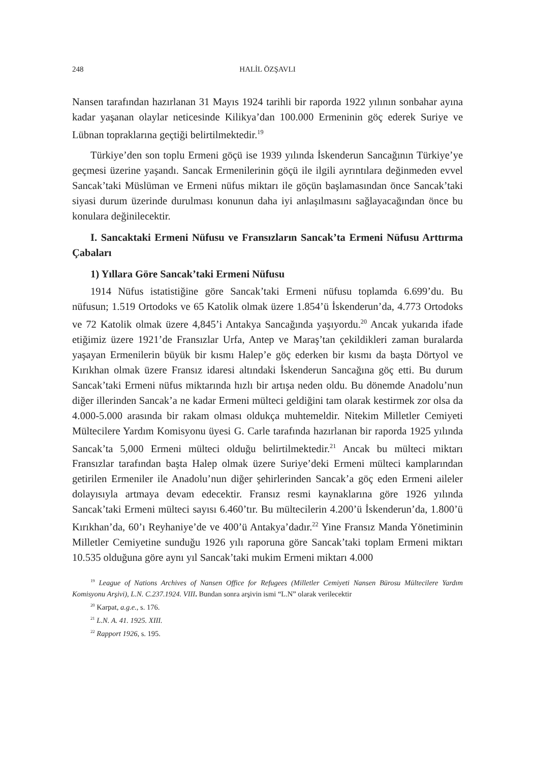248 HALİL ÖZŞAVLI
Nansen tarafından hazırlanan 31 Mayıs 1924 tarihli bir raporda 1922 yılının sonbahar ayına kadar yaşanan olaylar neticesinde Kilikya’dan 100.000 Ermeninin göç ederek Suriye ve Lübnan topraklarına geçtiği belirtilmektedir.<sup>19</sup>
Türkiye’den son toplu Ermeni göçü ise 1939 yılında İskenderun Sancağının Türkiye’ye geçmesi üzerine yaşandı. Sancak Ermenilerinin göçü ile ilgili ayrıntılara değinmeden evvel Sancak’taki Müslüman ve Ermeni nüfus miktarı ile göçün başlamasından önce Sancak’taki siyasi durum üzerinde durulması konunun daha iyi anlaşılmasını sağlayacağından önce bu konulara değinilecektir.
I. Sancaktaki Ermeni Nüfusu ve Fransızların Sancak’ta Ermeni Nüfusu Arttırma Çabaları
1) Yıllara Göre Sancak’taki Ermeni Nüfusu
1914 Nüfus istatistiğine göre Sancak’taki Ermeni nüfusu toplamda 6.699’du. Bu nüfusun; 1.519 Ortodoks ve 65 Katolik olmak üzere 1.854’ü İskenderun’da, 4.773 Ortodoks ve 72 Katolik olmak üzere 4,845’i Antakya Sancağında yaşıyordu.<sup>20</sup> Ancak yukarıda ifade etiğimiz üzere 1921’de Fransızlar Urfa, Antep ve Maraş’tan çekildikleri zaman buralarda yaşayan Ermenilerin büyük bir kısmı Halep’e göç ederken bir kısmı da başta Dörtyol ve Kırıkhan olmak üzere Fransız idaresi altındaki İskenderun Sancağına göç etti. Bu durum Sancak’taki Ermeni nüfus miktarında hızlı bir artışa neden oldu. Bu dönemde Anadolu’nun diğer illerinden Sancak’a ne kadar Ermeni mülteci geldiğini tam olarak kestirmek zor olsa da 4.000-5.000 arasında bir rakam olması oldukça muhtemeldir. Nitekim Milletler Cemiyeti Mültecilere Yardım Komisyonu üyesi G. Carle tarafında hazırlanan bir raporda 1925 yılında Sancak’ta 5,000 Ermeni mülteci olduğu belirtilmektedir.<sup>21</sup> Ancak bu mülteci miktarı Fransızlar tarafından başta Halep olmak üzere Suriye’deki Ermeni mülteci kamplarından getirilen Ermeniler ile Anadolu’nun diğer şehirlerinden Sancak’a göç eden Ermeni aileler dolayısıyla artmaya devam edecektir. Fransız resmi kaynaklarına göre 1926 yılında Sancak’taki Ermeni mülteci sayısı 6.460’tır. Bu mültecilerin 4.200’ü İskenderun’da, 1.800’ü Kırıkhan’da, 60’ı Reyhaniye’de ve 400’ü Antakya’dadır.<sup>22</sup> Yine Fransız Manda Yönetiminin Milletler Cemiyetine sunduğu 1926 yılı raporuna göre Sancak’taki toplam Ermeni miktarı 10.535 olduğuna göre aynı yıl Sancak’taki mukim Ermeni miktarı 4.000
<sup>19</sup> League of Nations Archives of Nansen Office for Refugees (Milletler Cemiyeti Nansen Bürosu Mültecilere Yardım Komisyonu Arşivi), L.N. C.237.1924. VIII. Bundan sonra arşivin ismi “L.N” olarak verilecektir
<sup>20</sup> Karpat, a.g.e., s. 176.
<sup>21</sup> L.N. A. 41. 1925. XIII.
<sup>22</sup> Rapport 1926, s. 195.